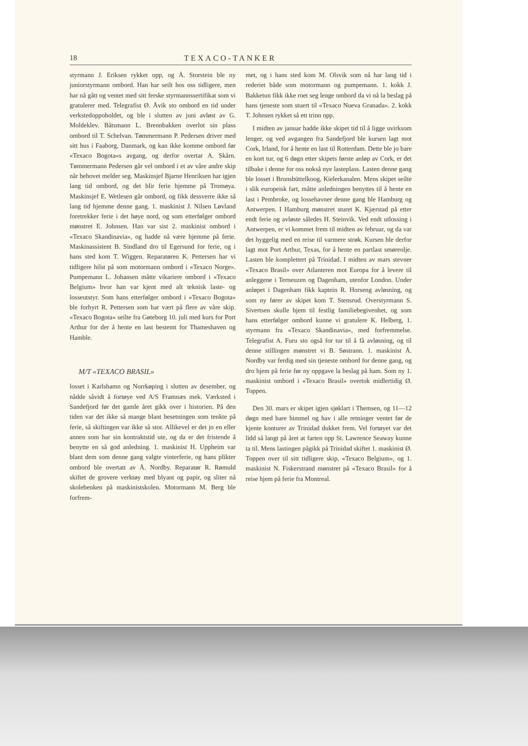18 TEXACO-TANKER
styrmann J. Eriksen rykket opp, og Å. Storstein ble ny juniorstyrmann ombord. Han har seilt hos oss tidligere, men har nå gått og ventet med sitt ferske styrmannssertifikat som vi gratulerer med. Telegrafist Ø. Åvik sto ombord en tid under verkstedoppoholdet, og ble i slutten av juni avløst av G. Moldeklev. Båtsmann L. Brennbakken overlot sin plass ombord til T. Schelvan. Tømmermann P. Pedersen driver med sitt hus i Faaborg, Danmark, og kan ikke komme ombord før «Texaco Bogota»s avgang, og derfor overtar A. Skårn. Tømmermann Pedersen går vel ombord i et av våre andre skip når behovet melder seg. Maskinsjef Bjarne Henriksen har igjen lang tid ombord, og det blir ferie hjemme på Tromøya. Maskinsjef E. Wetlesen går ombord, og fikk dessverre ikke så lang tid hjemme denne gang. 1. maskinist J. Nilsen Løvland foretrekker ferie i det høye nord, og som etterfølger ombord mønstret E. Johnsen. Han var sist 2. maskinist ombord i «Texaco Skandinavia», og hadde nå være hjemme på ferie. Maskinassistent B. Sindland dro til Egersund for ferie, og i hans sted kom T. Wiggen. Reparatøren K. Pettersen har vi tidligere hilst på som motormann ombord i «Texaco Norge». Pumpemann L. Johansen måtte vikariere ombord i «Texaco Belgium» hvor han var kjent med alt teknisk laste- og losseutstyr. Som hans etterfølger ombord i «Texaco Bogota» ble forhyrt R. Pettersen som har vært på flere av våre skip. «Texaco Bogota» seilte fra Gøteborg 10. juli med kurs for Port Arthur for der å hente en last bestemt for Thameshaven og Hamble.
M/T «TEXACO BRASIL»
losset i Karlshamn og Norrkøping i slutten av desember, og nådde såvidt å fortøye ved A/S Framnæs mek. Værksted i Sandefjord før det gamle året gikk over i historien. På den tiden var det ikke så mange blant besetningen som tenkte på ferie, så skiftingen var ikke så stor. Allikevel er det jo en eller annen som har sin kontraktstid ute, og da er det fristende å benytte en så god anledning. 1. maskinist H. Uppheim var blant dem som denne gang valgte vinterferie, og hans plikter ombord ble overtatt av Å. Nordby. Reparatør R. Rømuld skiftet de grovere verktøy med blyant og papir, og sliter nå skolebenken på maskinistskolen. Motormann M. Berg ble forfrem-
met, og i hans sted kom M. Olsvik som nå har lang tid i rederiet både som motormann og pumpemann. 1. kokk J. Bakketun fikk ikke roet seg lenge ombord da vi nå la beslag på hans tjeneste som stuert til «Texaco Nueva Granada». 2. kokk T. Johnsen rykket så ett trinn opp.
I midten av januar hadde ikke skipet tid til å ligge uvirksom lenger, og ved avgangen fra Sandefjord ble kursen lagt mot Cork, Irland, for å hente en last til Rotterdam. Dette ble jo bare en kort tur, og 6 døgn etter skipets første anløp av Cork, er det tilbake i denne for oss nokså nye lasteplass. Lasten denne gang ble losset i Brunsbüttelkoog, Kielerkanalen. Mens skipet seilte i slik europeisk fart, måtte anledningen benyttes til å hente en last i Pembroke, og lossehavner denne gang ble Hamburg og Antwerpen. I Hamburg mønstret sturet K. Kjærstad på etter endt ferie og avløste således H. Steinvik. Ved endt utlossing i Antwerpen, er vi kommet frem til midten av februar, og da var det hyggelig med en reise til varmere strøk. Kursen ble derfor lagt mot Port Arthur, Texas, for å hente en partlast smøreolje. Lasten ble komplettert på Trinidad. I midten av mars stevner «Texaco Brasil» over Atlanteren mot Europa for å levere til anleggene i Terneuzen og Dagenham, utenfor London. Under anløpet i Dagenham fikk kaptein R. Horseng avløsning, og som ny fører av skipet kom T. Stensrud. Overstyrmann S. Sivertsen skulle hjem til festlig familiebegivenhet, og som hans etterfølger ombord kunne vi gratulere K. Helberg, 1. styrmann fra «Texaco Skandinavia», med forfremmelse. Telegrafist A. Furu sto også for tur til å få avløsning, og til denne stillingen mønstret vi B. Søstrann. 1. maskinist Å. Nordby var ferdig med sin tjeneste ombord for denne gang, og dro hjem på ferie før ny oppgave la beslag på ham. Som ny 1. maskinist ombord i «Texaco Brasil» overtok midlertidig Ø. Toppen.
Den 30. mars er skipet igjen sjøklart i Themsen, og 11—12 døgn med bare himmel og hav i alle retninger ventet før de kjente konturer av Trinidad dukket frem. Vel fortøyet var det lidd så langt på året at farten opp St. Lawrence Seaway kunne ta til. Mens lastingen pågikk på Trinidad skiftet 1. maskinist Ø. Toppen over til sitt tidligere skip, «Texaco Belgium», og 1. maskinist N. Fiskerstrand mønstret på «Texaco Brasil» for å reise hjem på ferie fra Montreal.